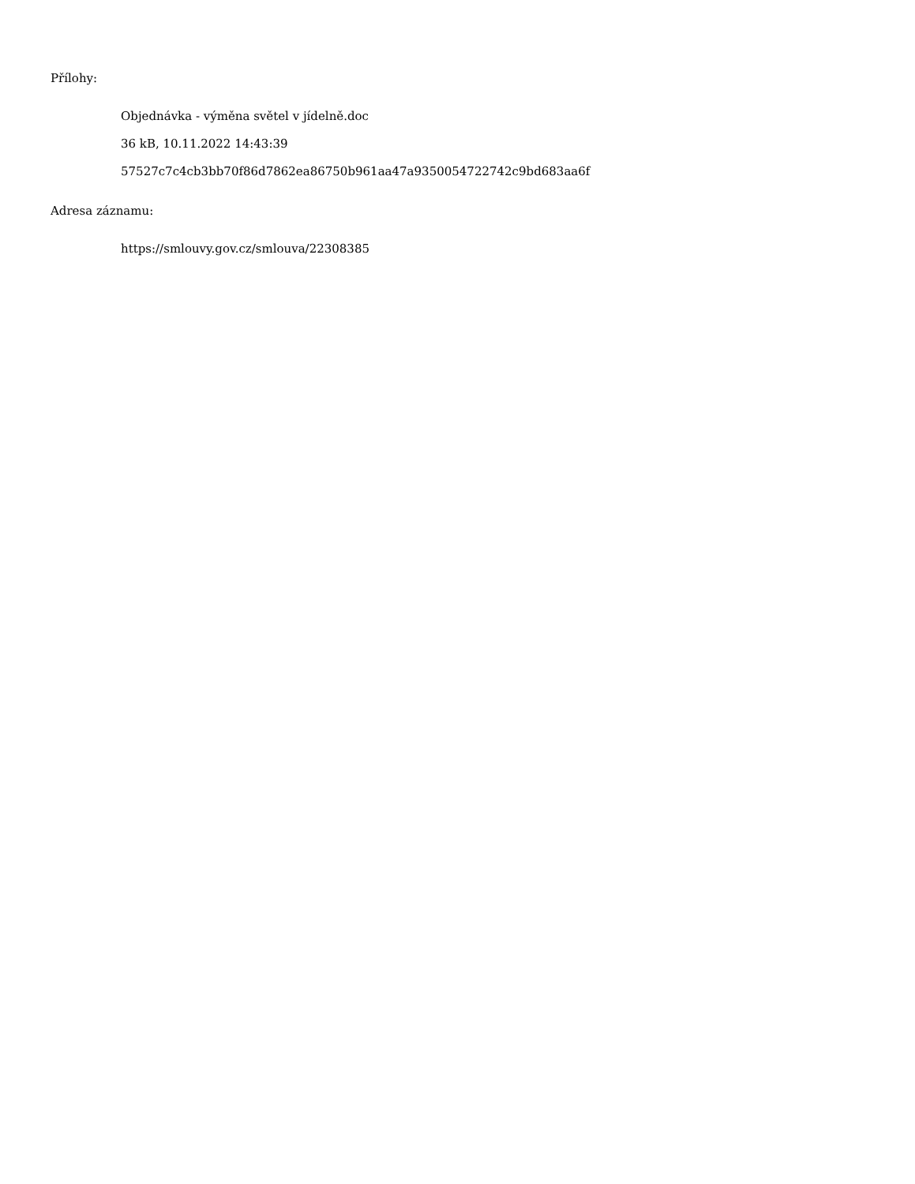Přílohy:
Objednávka - výměna světel v jídelně.doc
36 kB, 10.11.2022 14:43:39
57527c7c4cb3bb70f86d7862ea86750b961aa47a9350054722742c9bd683aa6f
Adresa záznamu:
https://smlouvy.gov.cz/smlouva/22308385